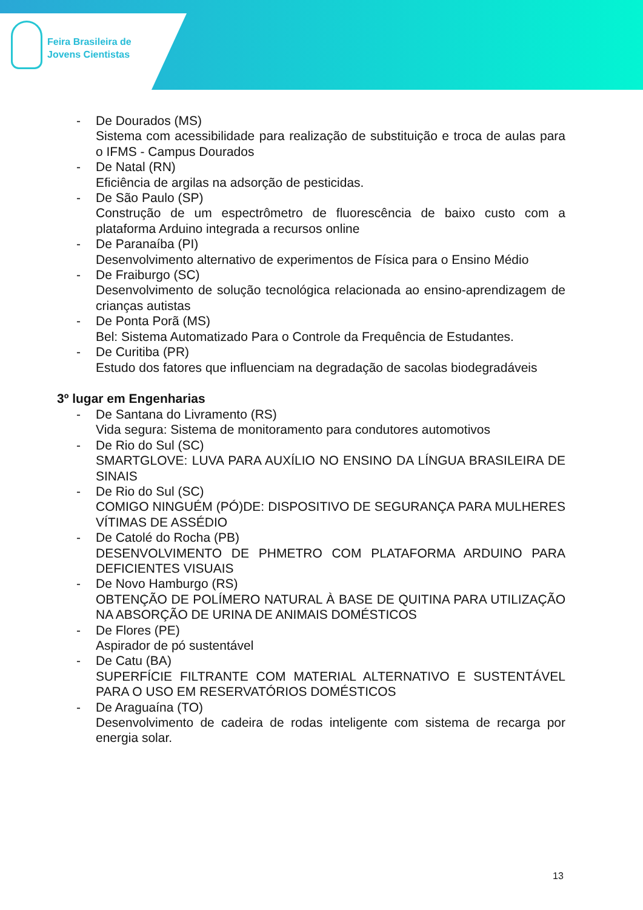Feira Brasileira de
Jovens Cientistas
- De Dourados (MS)
Sistema com acessibilidade para realização de substituição e troca de aulas para o IFMS - Campus Dourados
- De Natal (RN)
Eficiência de argilas na adsorção de pesticidas.
- De São Paulo (SP)
Construção de um espectrômetro de fluorescência de baixo custo com a plataforma Arduino integrada a recursos online
- De Paranaíba (PI)
Desenvolvimento alternativo de experimentos de Física para o Ensino Médio
- De Fraiburgo (SC)
Desenvolvimento de solução tecnológica relacionada ao ensino-aprendizagem de crianças autistas
- De Ponta Porã (MS)
Bel: Sistema Automatizado Para o Controle da Frequência de Estudantes.
- De Curitiba (PR)
Estudo dos fatores que influenciam na degradação de sacolas biodegradáveis
3º lugar em Engenharias
- De Santana do Livramento (RS)
Vida segura: Sistema de monitoramento para condutores automotivos
- De Rio do Sul (SC)
SMARTGLOVE: LUVA PARA AUXÍLIO NO ENSINO DA LÍNGUA BRASILEIRA DE SINAIS
- De Rio do Sul (SC)
COMIGO NINGUÉM (PÓ)DE: DISPOSITIVO DE SEGURANÇA PARA MULHERES VÍTIMAS DE ASSÉDIO
- De Catolé do Rocha (PB)
DESENVOLVIMENTO DE PHMETRO COM PLATAFORMA ARDUINO PARA DEFICIENTES VISUAIS
- De Novo Hamburgo (RS)
OBTENÇÃO DE POLÍMERO NATURAL À BASE DE QUITINA PARA UTILIZAÇÃO NA ABSORÇÃO DE URINA DE ANIMAIS DOMÉSTICOS
- De Flores (PE)
Aspirador de pó sustentável
- De Catu (BA)
SUPERFÍCIE FILTRANTE COM MATERIAL ALTERNATIVO E SUSTENTÁVEL PARA O USO EM RESERVATÓRIOS DOMÉSTICOS
- De Araguaína (TO)
Desenvolvimento de cadeira de rodas inteligente com sistema de recarga por energia solar.
13